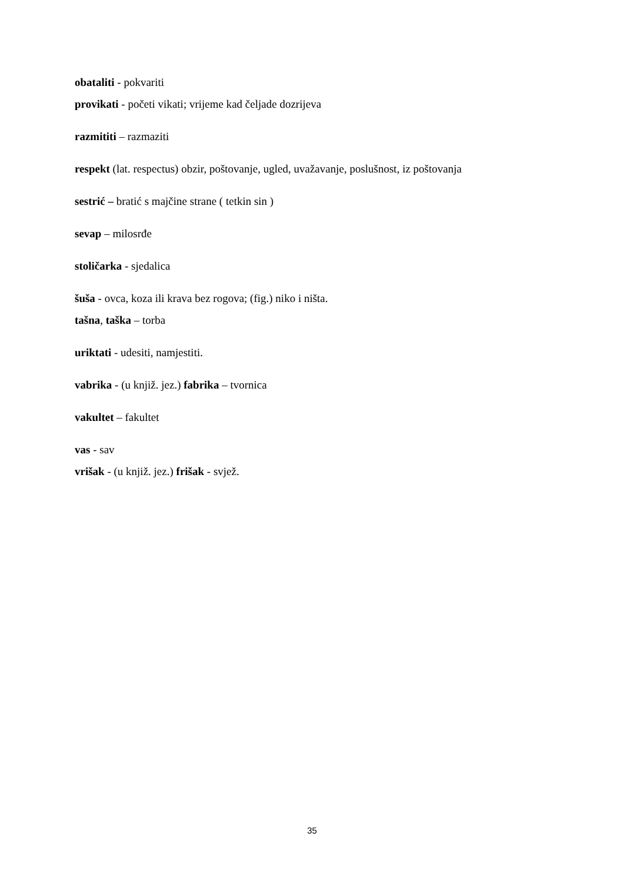obataliti - pokvariti
provikati - početi vikati; vrijeme kad čeljade dozrijeva
razmititi – razmaziti
respekt (lat. respectus) obzir, poštovanje, ugled, uvažavanje, poslušnost, iz poštovanja
sestrić – bratić s majčine strane ( tetkin sin )
sevap – milosrđe
stoličarka - sjedalica
šuša - ovca, koza ili krava bez rogova; (fig.) niko i ništa.
tašna, taška – torba
uriktati - udesiti, namjestiti.
vabrika - (u knjiž. jez.) fabrika – tvornica
vakultet – fakultet
vas - sav
vrišak - (u knjiž. jez.) frišak - svjež.
35